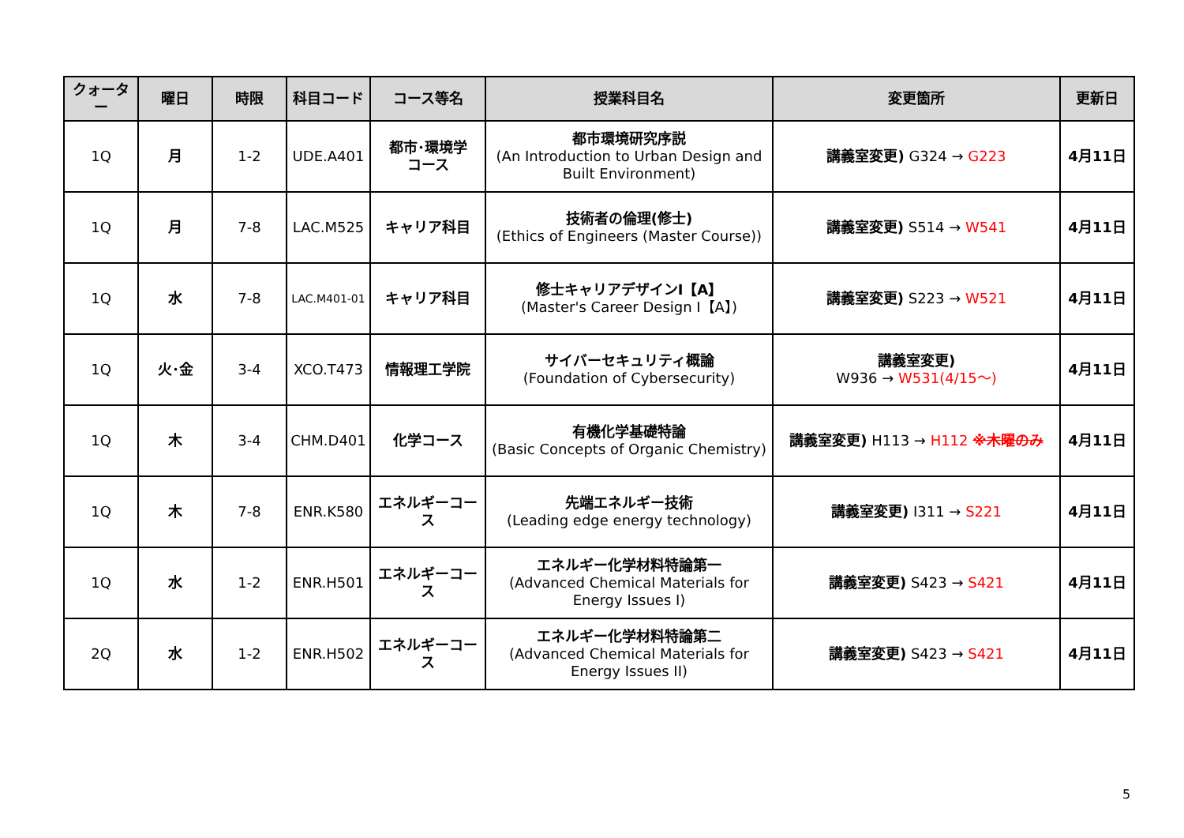| クォーター | 曜日 | 時限 | 科目コード | コース等名 | 授業科目名 | 変更箇所 | 更新日 |
| --- | --- | --- | --- | --- | --- | --- | --- |
| 1Q | 月 | 1-2 | UDE.A401 | 都市･環境学 コース | 都市環境研究序説 (An Introduction to Urban Design and Built Environment) | 講義室変更) G324 → G223 | 4月11日 |
| 1Q | 月 | 7-8 | LAC.M525 | キャリア科目 | 技術者の倫理(修士) (Ethics of Engineers (Master Course)) | 講義室変更) S514 → W541 | 4月11日 |
| 1Q | 水 | 7-8 | LAC.M401-01 | キャリア科目 | 修士キャリアデザインⅠ【A】 (Master's Career Design I【A】) | 講義室変更) S223 → W521 | 4月11日 |
| 1Q | 火･金 | 3-4 | XCO.T473 | 情報理工学院 | サイバーセキュリティ概論 (Foundation of Cybersecurity) | 講義室変更) W936 → W531(4/15～) | 4月11日 |
| 1Q | 木 | 3-4 | CHM.D401 | 化学コース | 有機化学基礎特論 (Basic Concepts of Organic Chemistry) | 講義室変更) H113 → H112 ※木曜のみ | 4月11日 |
| 1Q | 木 | 7-8 | ENR.K580 | エネルギーコース | 先端エネルギー技術 (Leading edge energy technology) | 講義室変更) I311 → S221 | 4月11日 |
| 1Q | 水 | 1-2 | ENR.H501 | エネルギーコース | エネルギー化学材料特論第一 (Advanced Chemical Materials for Energy Issues I) | 講義室変更) S423 → S421 | 4月11日 |
| 2Q | 水 | 1-2 | ENR.H502 | エネルギーコース | エネルギー化学材料特論第二 (Advanced Chemical Materials for Energy Issues II) | 講義室変更) S423 → S421 | 4月11日 |
5